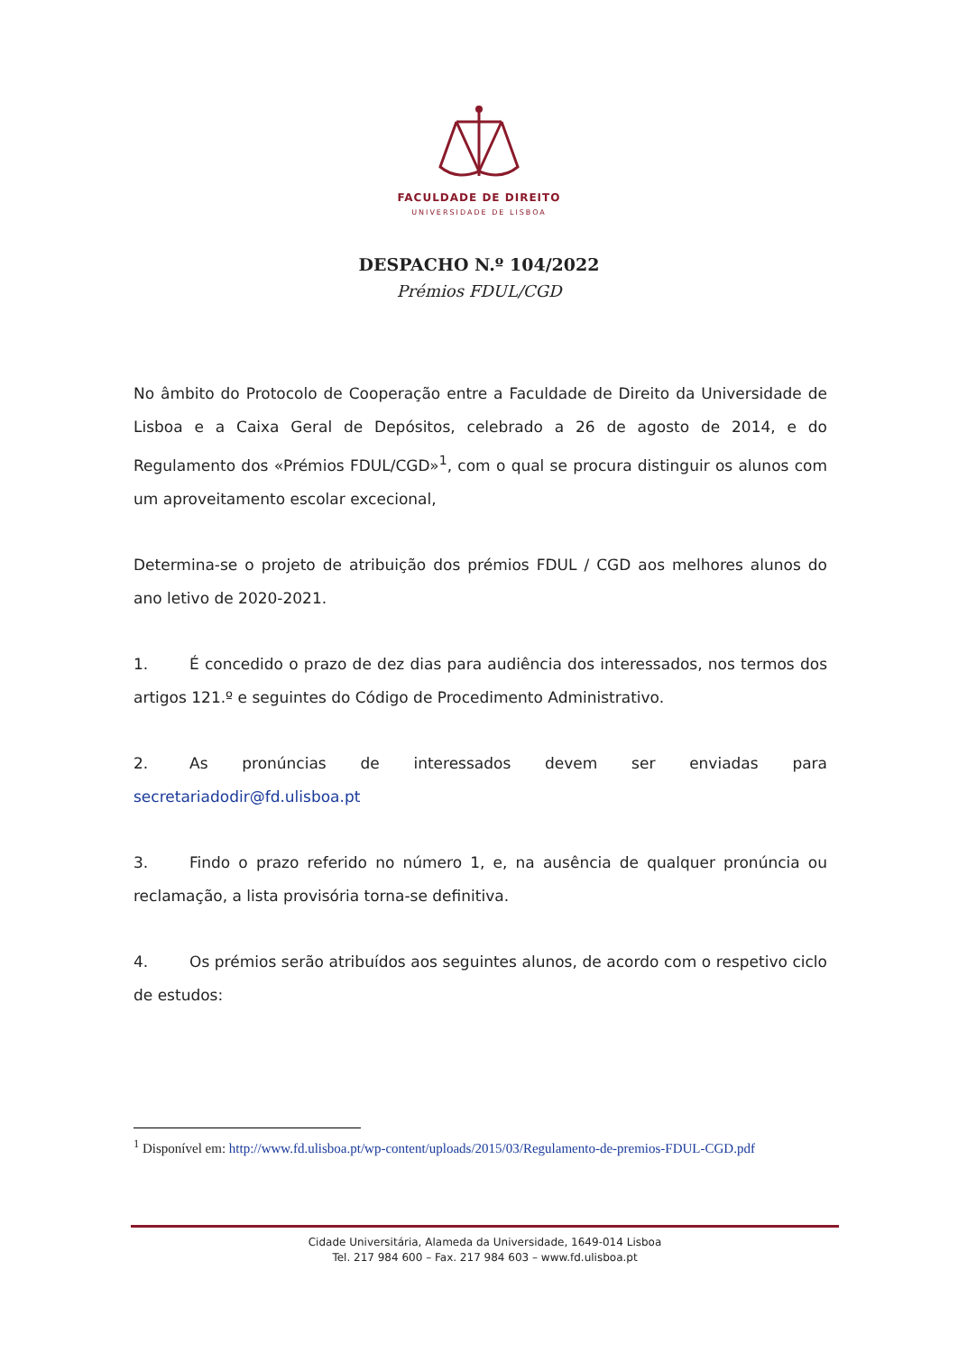FACULDADE DE DIREITO
UNIVERSIDADE DE LISBOA
DESPACHO N.º 104/2022
Prémios FDUL/CGD
No âmbito do Protocolo de Cooperação entre a Faculdade de Direito da Universidade de Lisboa e a Caixa Geral de Depósitos, celebrado a 26 de agosto de 2014, e do Regulamento dos «Prémios FDUL/CGD»<sup>1</sup>, com o qual se procura distinguir os alunos com um aproveitamento escolar excecional,
Determina-se o projeto de atribuição dos prémios FDUL / CGD aos melhores alunos do ano letivo de 2020-2021.
1. É concedido o prazo de dez dias para audiência dos interessados, nos termos dos artigos 121.º e seguintes do Código de Procedimento Administrativo.
2. As pronúncias de interessados devem ser enviadas para secretariadodir@fd.ulisboa.pt
3. Findo o prazo referido no número 1, e, na ausência de qualquer pronúncia ou reclamação, a lista provisória torna-se definitiva.
4. Os prémios serão atribuídos aos seguintes alunos, de acordo com o respetivo ciclo de estudos:
<sup>1</sup> Disponível em: http://www.fd.ulisboa.pt/wp-content/uploads/2015/03/Regulamento-de-premios-FDUL-CGD.pdf
Cidade Universitária, Alameda da Universidade, 1649-014 Lisboa
Tel. 217 984 600 – Fax. 217 984 603 – www.fd.ulisboa.pt